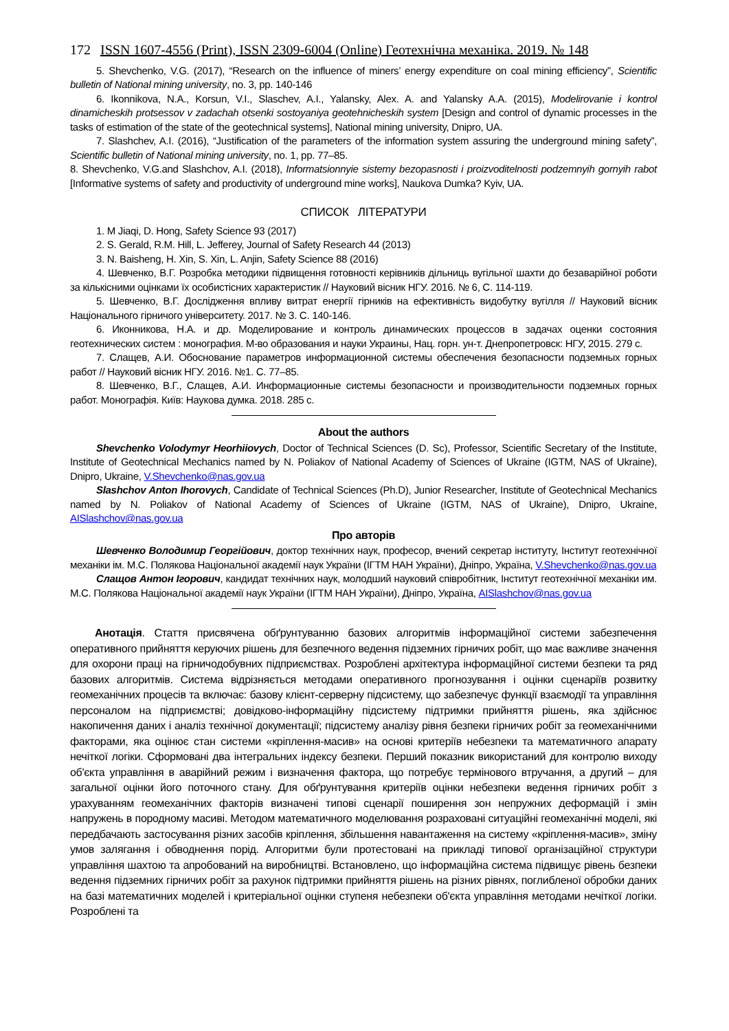172 ISSN 1607-4556 (Print), ISSN 2309-6004 (Online) Геотехнічна механіка. 2019. № 148
5. Shevchenko, V.G. (2017), “Research on the influence of miners’ energy expenditure on coal mining efficiency”, Scientific bulletin of National mining university, no. 3, pp. 140-146
6. Ikonnikova, N.A., Korsun, V.I., Slaschev, A.I., Yalansky, Alex. A. and Yalansky A.A. (2015), Modelirovanie i kontrol dinamicheskih protsessov v zadachah otsenki sostoyaniya geotehnicheskih system [Design and control of dynamic processes in the tasks of estimation of the state of the geotechnical systems], National mining university, Dnipro, UA.
7. Slashchev, A.I. (2016), “Justification of the parameters of the information system assuring the underground mining safety”, Scientific bulletin of National mining university, no. 1, pp. 77–85.
8. Shevchenko, V.G.and Slashchov, A.I. (2018), Informatsionnyie sistemy bezopasnosti i proizvoditelnosti podzemnyih gornyih rabot [Informative systems of safety and productivity of underground mine works], Naukova Dumka? Kyiv, UA.
СПИСОК ЛІТЕРАТУРИ
1. M Jiaqi, D. Hong, Safety Science 93 (2017)
2. S. Gerald, R.M. Hill, L. Jefferey, Journal of Safety Research 44 (2013)
3. N. Baisheng, H. Xin, S. Xin, L. Anjin, Safety Science 88 (2016)
4. Шевченко, В.Г. Розробка методики підвищення готовності керівників дільниць вугільної шахти до безаварійної роботи за кількісними оцінками їх особистісних характеристик // Науковий вісник НГУ. 2016. № 6, С. 114-119.
5. Шевченко, В.Г. Дослідження впливу витрат енергії гірників на ефективність видобутку вугілля // Науковий вісник Національного гірничого університету. 2017. № 3. С. 140-146.
6. Иконникова, Н.А. и др. Моделирование и контроль динамических процессов в задачах оценки состояния геотехнических систем : монография. М-во образования и науки Украины, Нац. горн. ун-т. Днепропетровск: НГУ, 2015. 279 с.
7. Слащев, А.И. Обоснование параметров информационной системы обеспечения безопасности подземных горных работ // Науковий вісник НГУ. 2016. №1. С. 77–85.
8. Шевченко, В.Г., Слащев, А.И. Информационные системы безопасности и производительности подземных горных работ. Монографія. Київ: Наукова думка. 2018. 285 с.
About the authors
Shevchenko Volodymyr Heorhiiovych, Doctor of Technical Sciences (D. Sc), Professor, Scientific Secretary of the Institute, Institute of Geotechnical Mechanics named by N. Poliakov of National Academy of Sciences of Ukraine (IGTM, NAS of Ukraine), Dnipro, Ukraine, V.Shevchenko@nas.gov.ua
Slashchov Anton Ihorovych, Candidate of Technical Sciences (Ph.D), Junior Researcher, Institute of Geotechnical Mechanics named by N. Poliakov of National Academy of Sciences of Ukraine (IGTM, NAS of Ukraine), Dnipro, Ukraine, AISlashchov@nas.gov.ua
Про авторів
Шевченко Володимир Георгійович, доктор технічних наук, професор, вчений секретар інституту, Інститут геотехнічної механіки ім. М.С. Полякова Національної академії наук України (ІГТМ НАН України), Дніпро, Україна, V.Shevchenko@nas.gov.ua
Слащов Антон Ігорович, кандидат технічних наук, молодший науковий співробітник, Інститут геотехнічної механіки им. М.С. Полякова Національної академії наук України (ІГТМ НАН України), Дніпро, Україна, AISlashchov@nas.gov.ua
Анотація. Стаття присвячена обґрунтуванню базових алгоритмів інформаційної системи забезпечення оперативного прийняття керуючих рішень для безпечного ведення підземних гірничих робіт, що має важливе значення для охорони праці на гірничодобувних підприємствах. Розроблені архітектура інформаційної системи безпеки та ряд базових алгоритмів. Система відрізняється методами оперативного прогнозування і оцінки сценаріїв розвитку геомеханічних процесів та включає: базову клієнт-серверну підсистему, що забезпечує функції взаємодії та управління персоналом на підприємстві; довідково-інформаційну підсистему підтримки прийняття рішень, яка здійснює накопичення даних і аналіз технічної документації; підсистему аналізу рівня безпеки гірничих робіт за геомеханічними факторами, яка оцінює стан системи «кріплення-масив» на основі критеріїв небезпеки та математичного апарату нечіткої логіки. Сформовані два інтегральних індексу безпеки. Перший показник використаний для контролю виходу об'єкта управління в аварійний режим і визначення фактора, що потребує термінового втручання, а другий – для загальної оцінки його поточного стану. Для обґрунтування критеріїв оцінки небезпеки ведення гірничих робіт з урахуванням геомеханічних факторів визначені типові сценарії поширення зон непружних деформацій і змін напружень в породному масиві. Методом математичного моделювання розраховані ситуаційні геомеханічні моделі, які передбачають застосування різних засобів кріплення, збільшення навантаження на систему «кріплення-масив», зміну умов залягання і обводнення порід. Алгоритми були протестовані на прикладі типової організаційної структури управління шахтою та апробований на виробництві. Встановлено, що інформаційна система підвищує рівень безпеки ведення підземних гірничих робіт за рахунок підтримки прийняття рішень на різних рівнях, поглибленої обробки даних на базі математичних моделей і критеріальної оцінки ступеня небезпеки об'єкта управління методами нечіткої логіки. Розроблені та